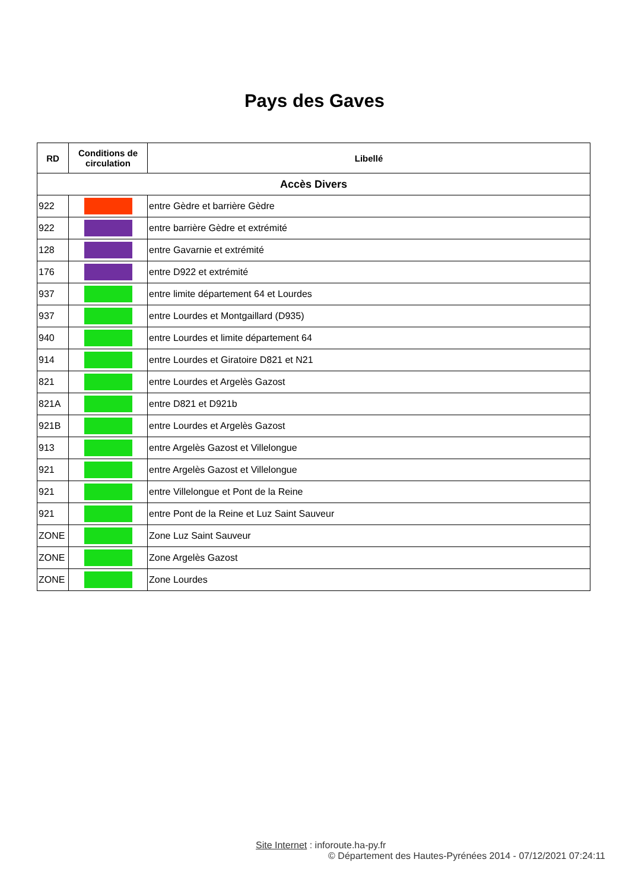Pays des Gaves
| RD | Conditions de circulation | Libellé |
| --- | --- | --- |
| Accès Divers | | |
| 922 | | entre Gèdre et barrière Gèdre |
| 922 | | entre barrière Gèdre et extrémité |
| 128 | | entre Gavarnie et extrémité |
| 176 | | entre D922 et extrémité |
| 937 | | entre limite département 64 et Lourdes |
| 937 | | entre Lourdes et Montgaillard (D935) |
| 940 | | entre Lourdes et limite département 64 |
| 914 | | entre Lourdes et Giratoire D821 et N21 |
| 821 | | entre Lourdes et Argelès Gazost |
| 821A | | entre D821 et D921b |
| 921B | | entre Lourdes et Argelès Gazost |
| 913 | | entre Argelès Gazost et Villelongue |
| 921 | | entre Argelès Gazost et Villelongue |
| 921 | | entre Villelongue et Pont de la Reine |
| 921 | | entre Pont de la Reine et Luz Saint Sauveur |
| ZONE | | Zone Luz Saint Sauveur |
| ZONE | | Zone Argelès Gazost |
| ZONE | | Zone Lourdes |
Site Internet : inforoute.ha-py.fr
© Département des Hautes-Pyrénées 2014 - 07/12/2021 07:24:11